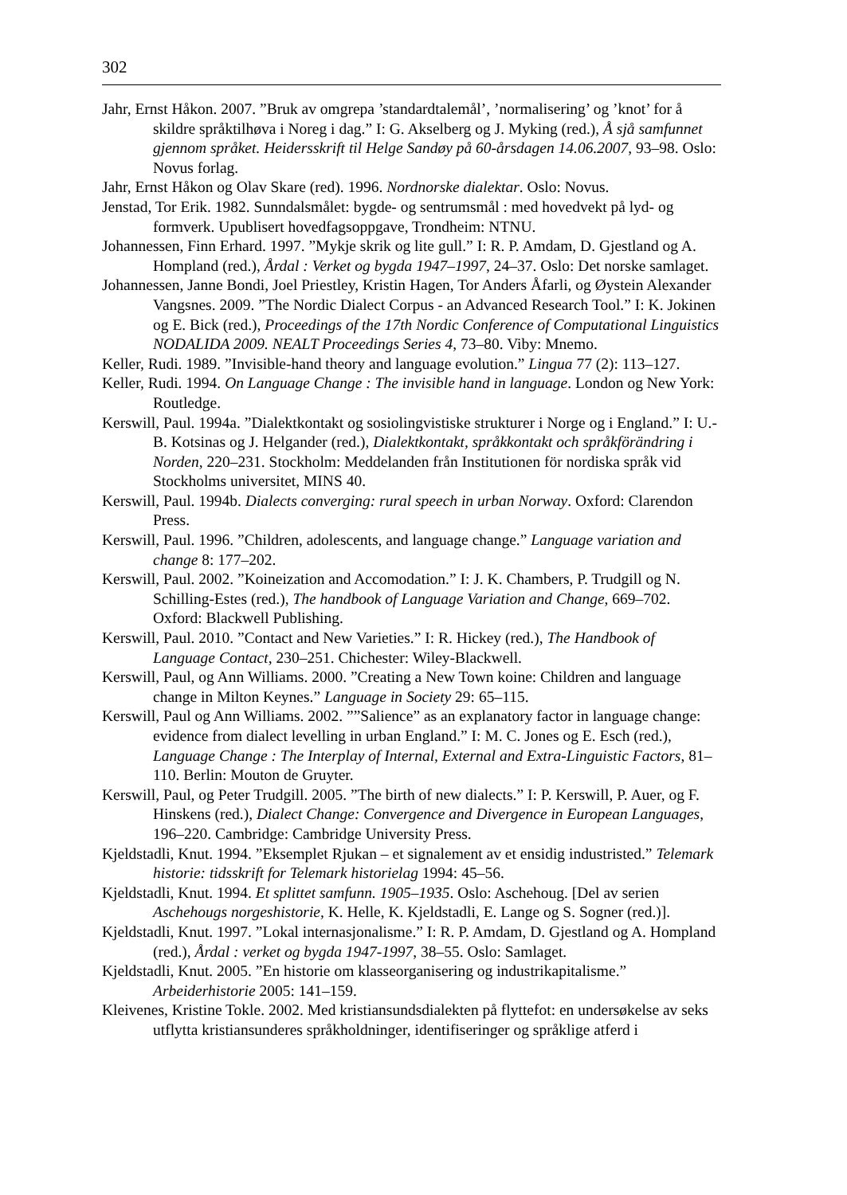302
Jahr, Ernst Håkon. 2007. ”Bruk av omgrepa ’standardtalemål’, ’normalisering’ og ’knot’ for å skildre språktilhøva i Noreg i dag.” I: G. Akselberg og J. Myking (red.), Å sjå samfunnet gjennom språket. Heidersskrift til Helge Sandøy på 60-årsdagen 14.06.2007, 93–98. Oslo: Novus forlag.
Jahr, Ernst Håkon og Olav Skare (red). 1996. Nordnorske dialektar. Oslo: Novus.
Jenstad, Tor Erik. 1982. Sunndalsmålet: bygde- og sentrumsmål : med hovedvekt på lyd- og formverk. Upublisert hovedfagsoppgave, Trondheim: NTNU.
Johannessen, Finn Erhard. 1997. ”Mykje skrik og lite gull.” I: R. P. Amdam, D. Gjestland og A. Hompland (red.), Årdal : Verket og bygda 1947–1997, 24–37. Oslo: Det norske samlaget.
Johannessen, Janne Bondi, Joel Priestley, Kristin Hagen, Tor Anders Åfarli, og Øystein Alexander Vangsnes. 2009. ”The Nordic Dialect Corpus - an Advanced Research Tool.” I: K. Jokinen og E. Bick (red.), Proceedings of the 17th Nordic Conference of Computational Linguistics NODALIDA 2009. NEALT Proceedings Series 4, 73–80. Viby: Mnemo.
Keller, Rudi. 1989. ”Invisible-hand theory and language evolution.” Lingua 77 (2): 113–127.
Keller, Rudi. 1994. On Language Change : The invisible hand in language. London og New York: Routledge.
Kerswill, Paul. 1994a. ”Dialektkontakt og sosiolingvistiske strukturer i Norge og i England.” I: U.-B. Kotsinas og J. Helgander (red.), Dialektkontakt, språkkontakt och språkförändring i Norden, 220–231. Stockholm: Meddelanden från Institutionen för nordiska språk vid Stockholms universitet, MINS 40.
Kerswill, Paul. 1994b. Dialects converging: rural speech in urban Norway. Oxford: Clarendon Press.
Kerswill, Paul. 1996. ”Children, adolescents, and language change.” Language variation and change 8: 177–202.
Kerswill, Paul. 2002. ”Koineization and Accomodation.” I: J. K. Chambers, P. Trudgill og N. Schilling-Estes (red.), The handbook of Language Variation and Change, 669–702. Oxford: Blackwell Publishing.
Kerswill, Paul. 2010. ”Contact and New Varieties.” I: R. Hickey (red.), The Handbook of Language Contact, 230–251. Chichester: Wiley-Blackwell.
Kerswill, Paul, og Ann Williams. 2000. ”Creating a New Town koine: Children and language change in Milton Keynes.” Language in Society 29: 65–115.
Kerswill, Paul og Ann Williams. 2002. ””Salience” as an explanatory factor in language change: evidence from dialect levelling in urban England.” I: M. C. Jones og E. Esch (red.), Language Change : The Interplay of Internal, External and Extra-Linguistic Factors, 81–110. Berlin: Mouton de Gruyter.
Kerswill, Paul, og Peter Trudgill. 2005. ”The birth of new dialects.” I: P. Kerswill, P. Auer, og F. Hinskens (red.), Dialect Change: Convergence and Divergence in European Languages, 196–220. Cambridge: Cambridge University Press.
Kjeldstadli, Knut. 1994. ”Eksemplet Rjukan – et signalement av et ensidig industristed.” Telemark historie: tidsskrift for Telemark historielag 1994: 45–56.
Kjeldstadli, Knut. 1994. Et splittet samfunn. 1905–1935. Oslo: Aschehoug. [Del av serien Aschehougs norgeshistorie, K. Helle, K. Kjeldstadli, E. Lange og S. Sogner (red.)].
Kjeldstadli, Knut. 1997. ”Lokal internasjonalisme.” I: R. P. Amdam, D. Gjestland og A. Hompland (red.), Årdal : verket og bygda 1947-1997, 38–55. Oslo: Samlaget.
Kjeldstadli, Knut. 2005. ”En historie om klasseorganisering og industrikapitalisme.” Arbeiderhistorie 2005: 141–159.
Kleivenes, Kristine Tokle. 2002. Med kristiansundsdialekten på flyttefot: en undersøkelse av seks utflytta kristiansunderes språkholdninger, identifiseringer og språklige atferd i